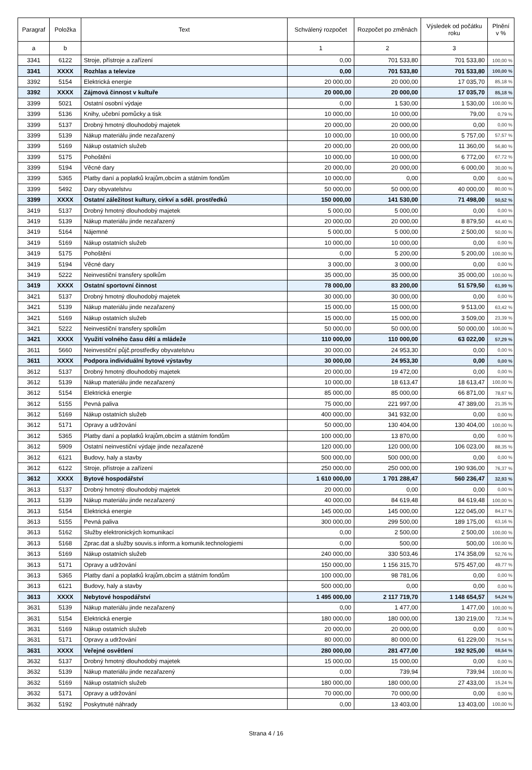| Paragraf | Položka | Text | Schválený rozpočet | Rozpočet po změnách | Výsledek od počátku roku | Plnění v % |
| --- | --- | --- | --- | --- | --- | --- |
| a | b | | 1 | 2 | 3 | |
| 3341 | 6122 | Stroje, přístroje a zařízení | 0,00 | 701 533,80 | 701 533,80 | 100,00 % |
| 3341 | XXXX | Rozhlas a televize | 0,00 | 701 533,80 | 701 533,80 | 100,00 % |
| 3392 | 5154 | Elektrická energie | 20 000,00 | 20 000,00 | 17 035,70 | 85,18 % |
| 3392 | XXXX | Zájmová činnost v kultuře | 20 000,00 | 20 000,00 | 17 035,70 | 85,18 % |
| 3399 | 5021 | Ostatní osobní výdaje | 0,00 | 1 530,00 | 1 530,00 | 100,00 % |
| 3399 | 5136 | Knihy, učební pomůcky a tisk | 10 000,00 | 10 000,00 | 79,00 | 0,79 % |
| 3399 | 5137 | Drobný hmotný dlouhodobý majetek | 20 000,00 | 20 000,00 | 0,00 | 0,00 % |
| 3399 | 5139 | Nákup materiálu jinde nezařazený | 10 000,00 | 10 000,00 | 5 757,00 | 57,57 % |
| 3399 | 5169 | Nákup ostatních služeb | 20 000,00 | 20 000,00 | 11 360,00 | 56,80 % |
| 3399 | 5175 | Pohoštění | 10 000,00 | 10 000,00 | 6 772,00 | 67,72 % |
| 3399 | 5194 | Věcné dary | 20 000,00 | 20 000,00 | 6 000,00 | 30,00 % |
| 3399 | 5365 | Platby daní a poplatků krajům,obcím a státním fondům | 10 000,00 | 0,00 | 0,00 | 0,00 % |
| 3399 | 5492 | Dary obyvatelstvu | 50 000,00 | 50 000,00 | 40 000,00 | 80,00 % |
| 3399 | XXXX | Ostatní záležitost kultury, církví a sděl. prostředků | 150 000,00 | 141 530,00 | 71 498,00 | 50,52 % |
| 3419 | 5137 | Drobný hmotný dlouhodobý majetek | 5 000,00 | 5 000,00 | 0,00 | 0,00 % |
| 3419 | 5139 | Nákup materiálu jinde nezařazený | 20 000,00 | 20 000,00 | 8 879,50 | 44,40 % |
| 3419 | 5164 | Nájemné | 5 000,00 | 5 000,00 | 2 500,00 | 50,00 % |
| 3419 | 5169 | Nákup ostatních služeb | 10 000,00 | 10 000,00 | 0,00 | 0,00 % |
| 3419 | 5175 | Pohoštění | 0,00 | 5 200,00 | 5 200,00 | 100,00 % |
| 3419 | 5194 | Věcné dary | 3 000,00 | 3 000,00 | 0,00 | 0,00 % |
| 3419 | 5222 | Neinvestiční transfery spolkům | 35 000,00 | 35 000,00 | 35 000,00 | 100,00 % |
| 3419 | XXXX | Ostatní sportovní činnost | 78 000,00 | 83 200,00 | 51 579,50 | 61,99 % |
| 3421 | 5137 | Drobný hmotný dlouhodobý majetek | 30 000,00 | 30 000,00 | 0,00 | 0,00 % |
| 3421 | 5139 | Nákup materiálu jinde nezařazený | 15 000,00 | 15 000,00 | 9 513,00 | 63,42 % |
| 3421 | 5169 | Nákup ostatních služeb | 15 000,00 | 15 000,00 | 3 509,00 | 23,39 % |
| 3421 | 5222 | Neinvestiční transfery spolkům | 50 000,00 | 50 000,00 | 50 000,00 | 100,00 % |
| 3421 | XXXX | Využití volného času dětí a mládeže | 110 000,00 | 110 000,00 | 63 022,00 | 57,29 % |
| 3611 | 5660 | Neinvestiční půjč.prostředky obyvatelstvu | 30 000,00 | 24 953,30 | 0,00 | 0,00 % |
| 3611 | XXXX | Podpora individuální bytové výstavby | 30 000,00 | 24 953,30 | 0,00 | 0,00 % |
| 3612 | 5137 | Drobný hmotný dlouhodobý majetek | 20 000,00 | 19 472,00 | 0,00 | 0,00 % |
| 3612 | 5139 | Nákup materiálu jinde nezařazený | 10 000,00 | 18 613,47 | 18 613,47 | 100,00 % |
| 3612 | 5154 | Elektrická energie | 85 000,00 | 85 000,00 | 66 871,00 | 78,67 % |
| 3612 | 5155 | Pevná paliva | 75 000,00 | 221 997,00 | 47 389,00 | 21,35 % |
| 3612 | 5169 | Nákup ostatních služeb | 400 000,00 | 341 932,00 | 0,00 | 0,00 % |
| 3612 | 5171 | Opravy a udržování | 50 000,00 | 130 404,00 | 130 404,00 | 100,00 % |
| 3612 | 5365 | Platby daní a poplatků krajům,obcím a státním fondům | 100 000,00 | 13 870,00 | 0,00 | 0,00 % |
| 3612 | 5909 | Ostatní neinvestiční výdaje jinde nezařazené | 120 000,00 | 120 000,00 | 106 023,00 | 88,35 % |
| 3612 | 6121 | Budovy, haly a stavby | 500 000,00 | 500 000,00 | 0,00 | 0,00 % |
| 3612 | 6122 | Stroje, přístroje a zařízení | 250 000,00 | 250 000,00 | 190 936,00 | 76,37 % |
| 3612 | XXXX | Bytové hospodářství | 1 610 000,00 | 1 701 288,47 | 560 236,47 | 32,93 % |
| 3613 | 5137 | Drobný hmotný dlouhodobý majetek | 20 000,00 | 0,00 | 0,00 | 0,00 % |
| 3613 | 5139 | Nákup materiálu jinde nezařazený | 40 000,00 | 84 619,48 | 84 619,48 | 100,00 % |
| 3613 | 5154 | Elektrická energie | 145 000,00 | 145 000,00 | 122 045,00 | 84,17 % |
| 3613 | 5155 | Pevná paliva | 300 000,00 | 299 500,00 | 189 175,00 | 63,16 % |
| 3613 | 5162 | Služby elektronických komunikací | 0,00 | 2 500,00 | 2 500,00 | 100,00 % |
| 3613 | 5168 | Zprac.dat a služby souvis.s inform.a komunik.technologiemi | 0,00 | 500,00 | 500,00 | 100,00 % |
| 3613 | 5169 | Nákup ostatních služeb | 240 000,00 | 330 503,46 | 174 358,09 | 52,76 % |
| 3613 | 5171 | Opravy a udržování | 150 000,00 | 1 156 315,70 | 575 457,00 | 49,77 % |
| 3613 | 5365 | Platby daní a poplatků krajům,obcím a státním fondům | 100 000,00 | 98 781,06 | 0,00 | 0,00 % |
| 3613 | 6121 | Budovy, haly a stavby | 500 000,00 | 0,00 | 0,00 | 0,00 % |
| 3613 | XXXX | Nebytové hospodářství | 1 495 000,00 | 2 117 719,70 | 1 148 654,57 | 54,24 % |
| 3631 | 5139 | Nákup materiálu jinde nezařazený | 0,00 | 1 477,00 | 1 477,00 | 100,00 % |
| 3631 | 5154 | Elektrická energie | 180 000,00 | 180 000,00 | 130 219,00 | 72,34 % |
| 3631 | 5169 | Nákup ostatních služeb | 20 000,00 | 20 000,00 | 0,00 | 0,00 % |
| 3631 | 5171 | Opravy a udržování | 80 000,00 | 80 000,00 | 61 229,00 | 76,54 % |
| 3631 | XXXX | Veřejné osvětlení | 280 000,00 | 281 477,00 | 192 925,00 | 68,54 % |
| 3632 | 5137 | Drobný hmotný dlouhodobý majetek | 15 000,00 | 15 000,00 | 0,00 | 0,00 % |
| 3632 | 5139 | Nákup materiálu jinde nezařazený | 0,00 | 739,94 | 739,94 | 100,00 % |
| 3632 | 5169 | Nákup ostatních služeb | 180 000,00 | 180 000,00 | 27 433,00 | 15,24 % |
| 3632 | 5171 | Opravy a udržování | 70 000,00 | 70 000,00 | 0,00 | 0,00 % |
| 3632 | 5192 | Poskytnuté náhrady | 0,00 | 13 403,00 | 13 403,00 | 100,00 % |
Strana 4 / 16